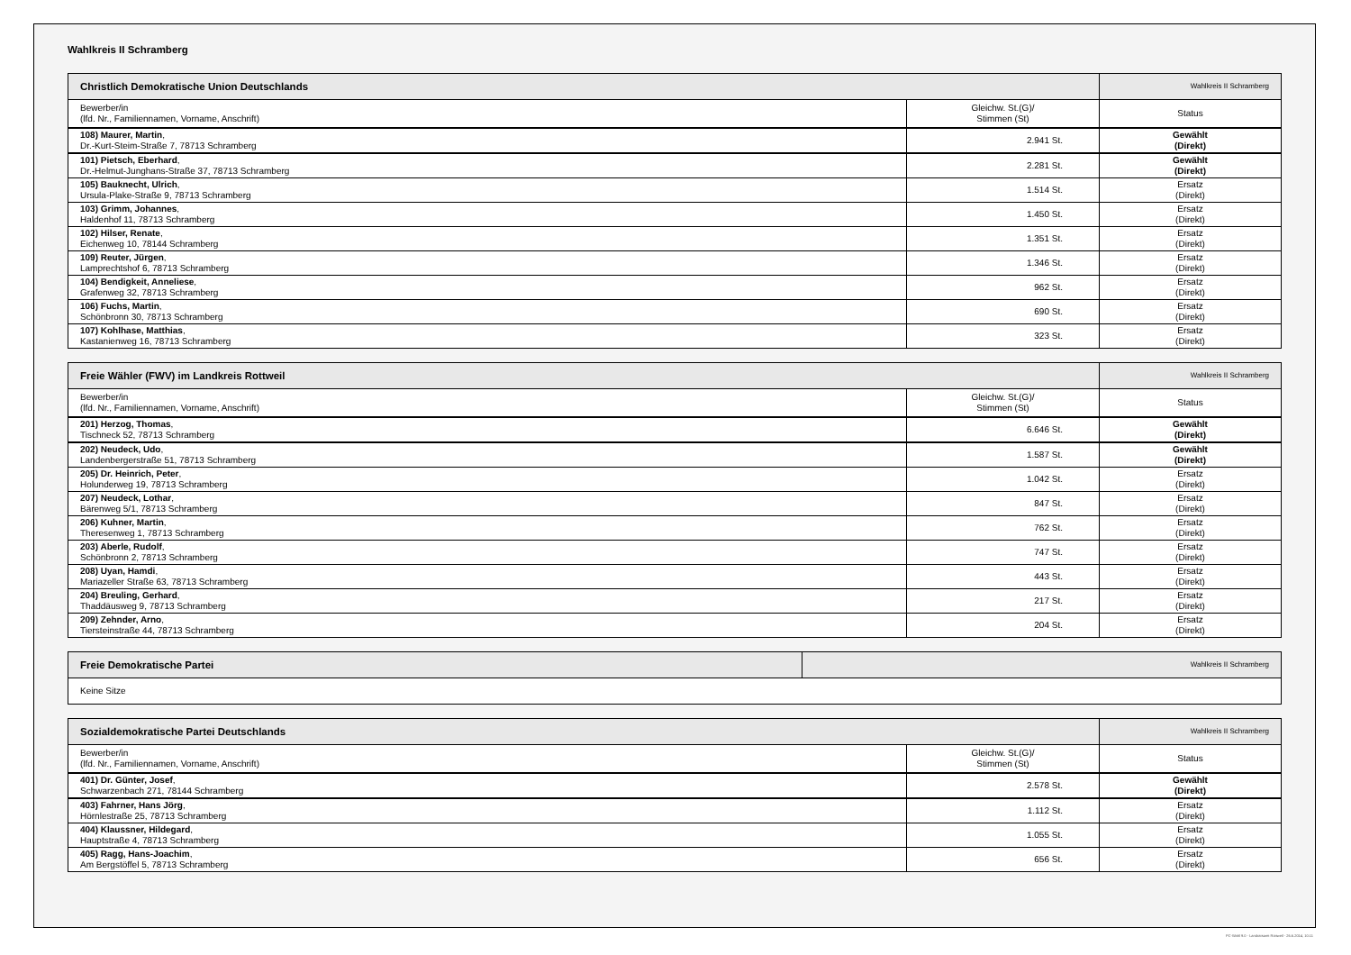Wahlkreis II Schramberg
| Christlich Demokratische Union Deutschlands | | Wahlkreis II Schramberg |
| Bewerber/in (lfd. Nr., Familiennamen, Vorname, Anschrift) | Gleichw. St.(G)/ Stimmen (St) | Status |
| 108) Maurer, Martin , Dr.-Kurt-Steim-Straße 7, 78713 Schramberg | 2.941 St. | Gewählt (Direkt) |
| 101) Pietsch, Eberhard , Dr.-Helmut-Junghans-Straße 37, 78713 Schramberg | 2.281 St. | Gewählt (Direkt) |
| 105) Bauknecht, Ulrich , Ursula-Plake-Straße 9, 78713 Schramberg | 1.514 St. | Ersatz (Direkt) |
| 103) Grimm, Johannes , Haldenhof 11, 78713 Schramberg | 1.450 St. | Ersatz (Direkt) |
| 102) Hilser, Renate , Eichenweg 10, 78144 Schramberg | 1.351 St. | Ersatz (Direkt) |
| 109) Reuter, Jürgen , Lamprechtshof 6, 78713 Schramberg | 1.346 St. | Ersatz (Direkt) |
| 104) Bendigkeit, Anneliese , Grafenweg 32, 78713 Schramberg | 962 St. | Ersatz (Direkt) |
| 106) Fuchs, Martin , Schönbronn 30, 78713 Schramberg | 690 St. | Ersatz (Direkt) |
| 107) Kohlhase, Matthias , Kastanienweg 16, 78713 Schramberg | 323 St. | Ersatz (Direkt) |
| Freie Wähler (FWV) im Landkreis Rottweil | | Wahlkreis II Schramberg |
| Bewerber/in (lfd. Nr., Familiennamen, Vorname, Anschrift) | Gleichw. St.(G)/ Stimmen (St) | Status |
| 201) Herzog, Thomas , Tischneck 52, 78713 Schramberg | 6.646 St. | Gewählt (Direkt) |
| 202) Neudeck, Udo , Landenbergerstraße 51, 78713 Schramberg | 1.587 St. | Gewählt (Direkt) |
| 205) Dr. Heinrich, Peter , Holunderweg 19, 78713 Schramberg | 1.042 St. | Ersatz (Direkt) |
| 207) Neudeck, Lothar , Bärenweg 5/1, 78713 Schramberg | 847 St. | Ersatz (Direkt) |
| 206) Kuhner, Martin , Theresenweg 1, 78713 Schramberg | 762 St. | Ersatz (Direkt) |
| 203) Aberle, Rudolf , Schönbronn 2, 78713 Schramberg | 747 St. | Ersatz (Direkt) |
| 208) Uyan, Hamdi , Mariazeller Straße 63, 78713 Schramberg | 443 St. | Ersatz (Direkt) |
| 204) Breuling, Gerhard , Thaddäusweg 9, 78713 Schramberg | 217 St. | Ersatz (Direkt) |
| 209) Zehnder, Arno , Tiersteinstraße 44, 78713 Schramberg | 204 St. | Ersatz (Direkt) |
| Freie Demokratische Partei | Wahlkreis II Schramberg |
| Keine Sitze | |
| Sozialdemokratische Partei Deutschlands | | Wahlkreis II Schramberg |
| Bewerber/in (lfd. Nr., Familiennamen, Vorname, Anschrift) | Gleichw. St.(G)/ Stimmen (St) | Status |
| 401) Dr. Günter, Josef , Schwarzenbach 271, 78144 Schramberg | 2.578 St. | Gewählt (Direkt) |
| 403) Fahrner, Hans Jörg , Hörnlestraße 25, 78713 Schramberg | 1.112 St. | Ersatz (Direkt) |
| 404) Klaussner, Hildegard , Hauptstraße 4, 78713 Schramberg | 1.055 St. | Ersatz (Direkt) |
| 405) Ragg, Hans-Joachim , Am Bergstöffel 5, 78713 Schramberg | 656 St. | Ersatz (Direkt) |
PC-Wahl 9.0 - Landratsamt Rottweil - 26.6.2014, 10:11